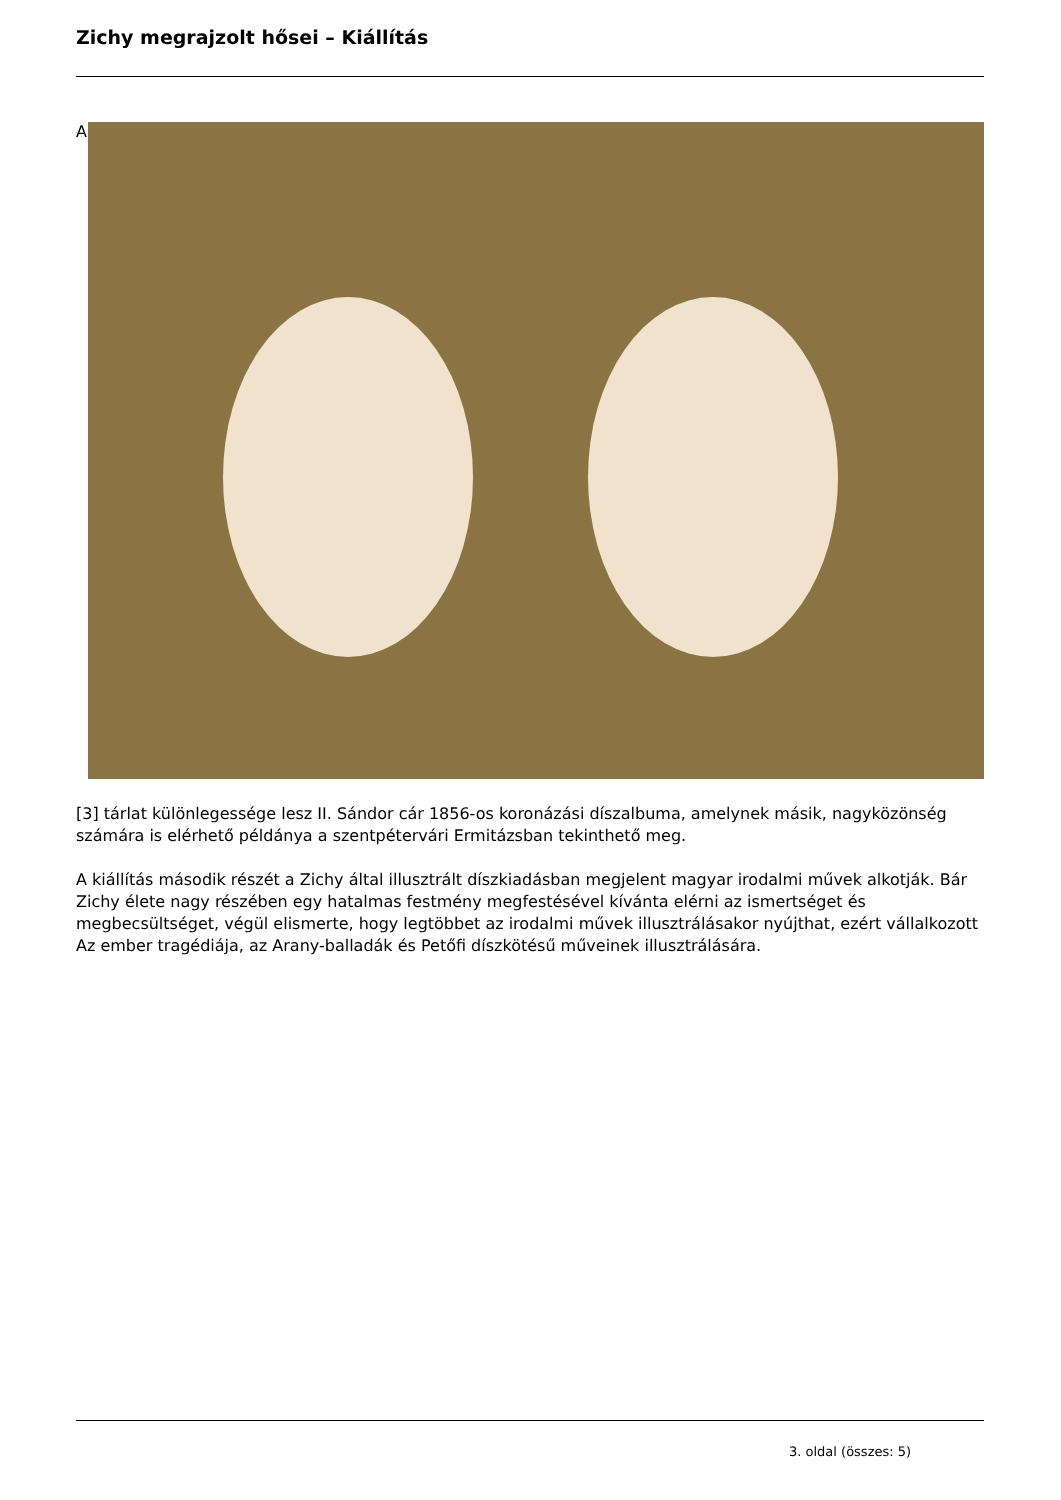Zichy megrajzolt hősei – Kiállítás
A
[3] tárlat különlegessége lesz II. Sándor cár 1856-os koronázási díszalbuma, amelynek másik, nagyközönség számára is elérhető példánya a szentpétervári Ermitázsban tekinthető meg.
A kiállítás második részét a Zichy által illusztrált díszkiadásban megjelent magyar irodalmi művek alkotják. Bár Zichy élete nagy részében egy hatalmas festmény megfestésével kívánta elérni az ismertséget és megbecsültséget, végül elismerte, hogy legtöbbet az irodalmi művek illusztrálásakor nyújthat, ezért vállalkozott Az ember tragédiája, az Arany-balladák és Petőfi díszkötésű műveinek illusztrálására.
3. oldal (összes: 5)